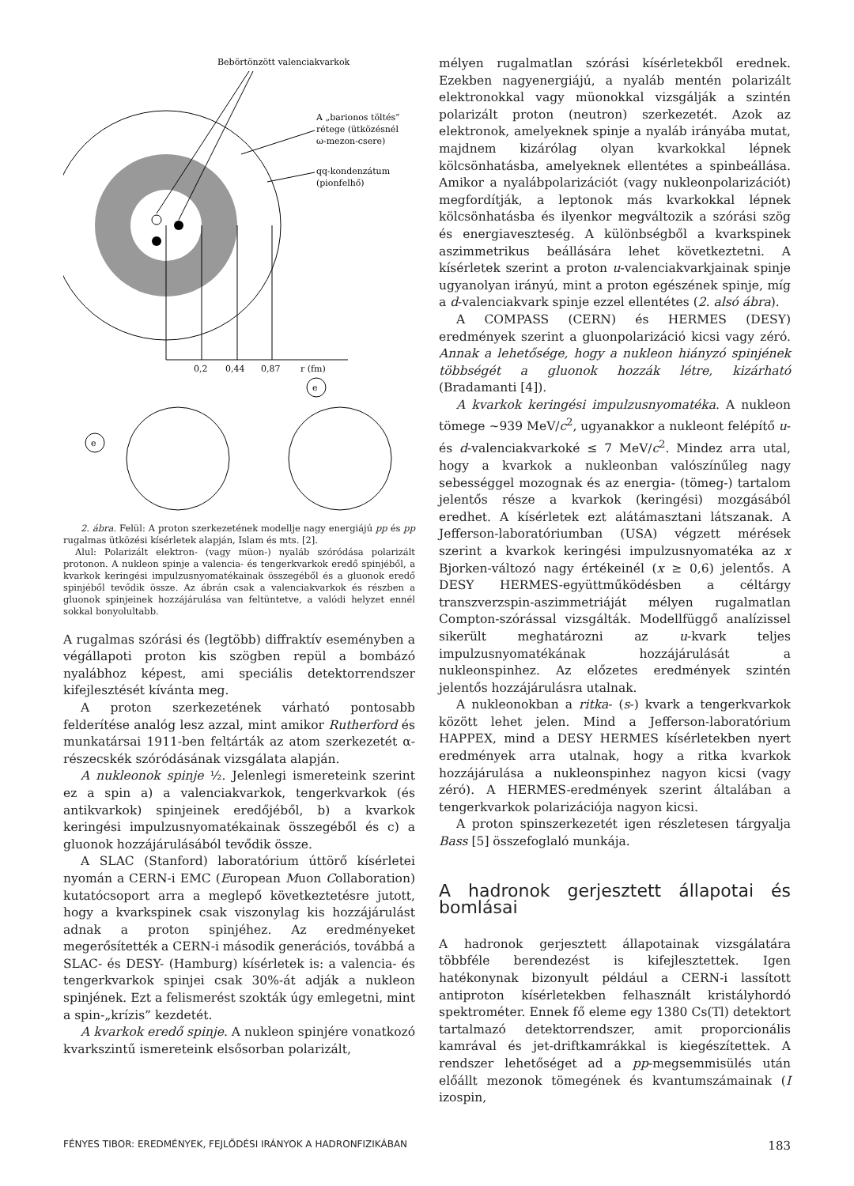Bebörtönzött valenciakvarkok
A „barionos töltés”
rétege (ütközésnél
ω-mezon-csere)
qq-kondenzátum
(pionfelhő)
0,2
0,44
0,87
r (fm)
e
e
2. ábra. Felül: A proton szerkezetének modellje nagy energiájú pp és pp rugalmas ütközési kísérletek alapján, Islam és mts. [2].
Alul: Polarizált elektron- (vagy müon-) nyaláb szóródása polarizált protonon. A nukleon spinje a valencia- és tengerkvarkok eredő spinjéből, a kvarkok keringési impulzusnyomatékainak összegéből és a gluonok eredő spinjéből tevődik össze. Az ábrán csak a valenciakvarkok és részben a gluonok spinjeinek hozzájárulása van feltüntetve, a valódi helyzet ennél sokkal bonyolultabb.
A rugalmas szórási és (legtöbb) diffraktív eseményben a végállapoti proton kis szögben repül a bombázó nyalábhoz képest, ami speciális detektorrendszer kifejlesztését kívánta meg.
A proton szerkezetének várható pontosabb felderítése analóg lesz azzal, mint amikor Rutherford és munkatársai 1911-ben feltárták az atom szerkezetét α-részecskék szóródásának vizsgálata alapján.
A nukleonok spinje ½. Jelenlegi ismereteink szerint ez a spin a) a valenciakvarkok, tengerkvarkok (és antikvarkok) spinjeinek eredőjéből, b) a kvarkok keringési impulzusnyomatékainak összegéből és c) a gluonok hozzájárulásából tevődik össze.
A SLAC (Stanford) laboratórium úttörő kísérletei nyomán a CERN-i EMC (European Muon Collaboration) kutatócsoport arra a meglepő következtetésre jutott, hogy a kvarkspinek csak viszonylag kis hozzájárulást adnak a proton spinjéhez. Az eredményeket megerősítették a CERN-i második generációs, továbbá a SLAC- és DESY- (Hamburg) kísérletek is: a valencia- és tengerkvarkok spinjei csak 30%-át adják a nukleon spinjének. Ezt a felismerést szokták úgy emlegetni, mint a spin-„krízis” kezdetét.
A kvarkok eredő spinje. A nukleon spinjére vonatkozó kvarkszintű ismereteink elsősorban polarizált,
mélyen rugalmatlan szórási kísérletekből erednek. Ezekben nagyenergiájú, a nyaláb mentén polarizált elektronokkal vagy müonokkal vizsgálják a szintén polarizált proton (neutron) szerkezetét. Azok az elektronok, amelyeknek spinje a nyaláb irányába mutat, majdnem kizárólag olyan kvarkokkal lépnek kölcsönhatásba, amelyeknek ellentétes a spinbeállása. Amikor a nyalábpolarizációt (vagy nukleonpolarizációt) megfordítják, a leptonok más kvarkokkal lépnek kölcsönhatásba és ilyenkor megváltozik a szórási szög és energiaveszteség. A különbségből a kvarkspinek aszimmetrikus beállására lehet következtetni. A kísérletek szerint a proton u-valenciakvarkjainak spinje ugyanolyan irányú, mint a proton egészének spinje, míg a d-valenciakvark spinje ezzel ellentétes (2. alsó ábra).
A COMPASS (CERN) és HERMES (DESY) eredmények szerint a gluonpolarizáció kicsi vagy zéró. Annak a lehetősége, hogy a nukleon hiányzó spinjének többségét a gluonok hozzák létre, kizárható (Bradamanti [4]).
A kvarkok keringési impulzusnyomatéka. A nukleon tömege ~939 MeV/c<sup>2</sup>, ugyanakkor a nukleont felépítő u- és d-valenciakvarkoké ≤ 7 MeV/c<sup>2</sup>. Mindez arra utal, hogy a kvarkok a nukleonban valószínűleg nagy sebességgel mozognak és az energia- (tömeg-) tartalom jelentős része a kvarkok (keringési) mozgásából eredhet. A kísérletek ezt alátámasztani látszanak. A Jefferson-laboratóriumban (USA) végzett mérések szerint a kvarkok keringési impulzusnyomatéka az x Bjorken-változó nagy értékeinél (x ≥ 0,6) jelentős. A DESY HERMES-együttműködésben a céltárgy transzverzspin-aszimmetriáját mélyen rugalmatlan Compton-szórással vizsgálták. Modellfüggő analízissel sikerült meghatározni az u-kvark teljes impulzusnyomatékának hozzájárulását a nukleonspinhez. Az előzetes eredmények szintén jelentős hozzájárulásra utalnak.
A nukleonokban a ritka- (s-) kvark a tengerkvarkok között lehet jelen. Mind a Jefferson-laboratórium HAPPEX, mind a DESY HERMES kísérletekben nyert eredmények arra utalnak, hogy a ritka kvarkok hozzájárulása a nukleonspinhez nagyon kicsi (vagy zéró). A HERMES-eredmények szerint általában a tengerkvarkok polarizációja nagyon kicsi.
A proton spinszerkezetét igen részletesen tárgyalja Bass [5] összefoglaló munkája.
A hadronok gerjesztett állapotai és bomlásai
A hadronok gerjesztett állapotainak vizsgálatára többféle berendezést is kifejlesztettek. Igen hatékonynak bizonyult például a CERN-i lassított antiproton kísérletekben felhasznált kristályhordó spektrométer. Ennek fő eleme egy 1380 Cs(Tl) detektort tartalmazó detektorrendszer, amit proporcionális kamrával és jet-driftkamrákkal is kiegészítettek. A rendszer lehetőséget ad a pp-megsemmisülés után előállt mezonok tömegének és kvantumszámainak (I izospin,
FÉNYES TIBOR: EREDMÉNYEK, FEJLŐDÉSI IRÁNYOK A HADRONFIZIKÁBAN 183